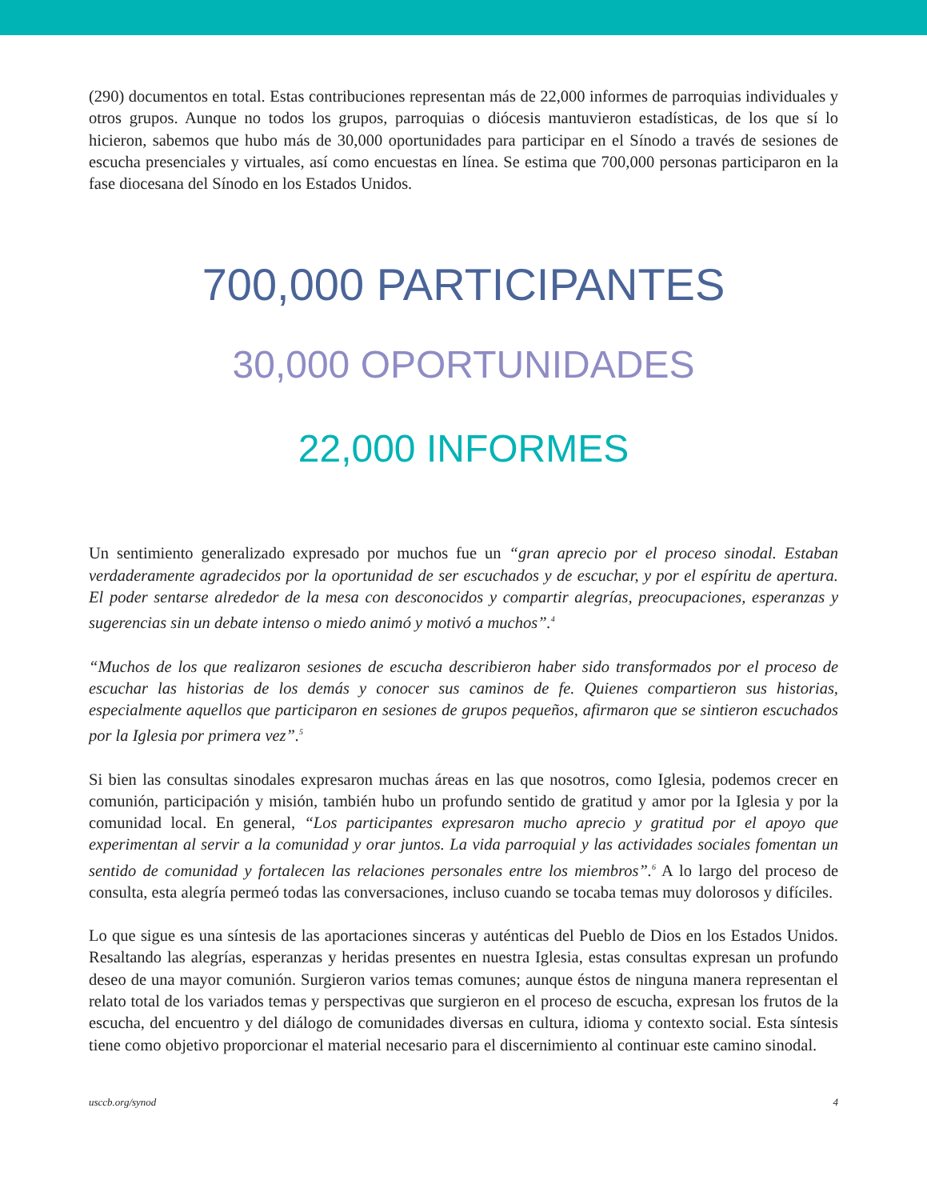(290) documentos en total. Estas contribuciones representan más de 22,000 informes de parroquias individuales y otros grupos. Aunque no todos los grupos, parroquias o diócesis mantuvieron estadísticas, de los que sí lo hicieron, sabemos que hubo más de 30,000 oportunidades para participar en el Sínodo a través de sesiones de escucha presenciales y virtuales, así como encuestas en línea. Se estima que 700,000 personas participaron en la fase diocesana del Sínodo en los Estados Unidos.
700,000 PARTICIPANTES
30,000 OPORTUNIDADES
22,000 INFORMES
Un sentimiento generalizado expresado por muchos fue un “gran aprecio por el proceso sinodal. Estaban verdaderamente agradecidos por la oportunidad de ser escuchados y de escuchar, y por el espíritu de apertura. El poder sentarse alrededor de la mesa con desconocidos y compartir alegrías, preocupaciones, esperanzas y sugerencias sin un debate intenso o miedo animó y motivó a muchos”.<sup>4</sup>
“Muchos de los que realizaron sesiones de escucha describieron haber sido transformados por el proceso de escuchar las historias de los demás y conocer sus caminos de fe. Quienes compartieron sus historias, especialmente aquellos que participaron en sesiones de grupos pequeños, afirmaron que se sintieron escuchados por la Iglesia por primera vez”.<sup>5</sup>
Si bien las consultas sinodales expresaron muchas áreas en las que nosotros, como Iglesia, podemos crecer en comunión, participación y misión, también hubo un profundo sentido de gratitud y amor por la Iglesia y por la comunidad local. En general, “Los participantes expresaron mucho aprecio y gratitud por el apoyo que experimentan al servir a la comunidad y orar juntos. La vida parroquial y las actividades sociales fomentan un sentido de comunidad y fortalecen las relaciones personales entre los miembros”.<sup>6</sup> A lo largo del proceso de consulta, esta alegría permeó todas las conversaciones, incluso cuando se tocaba temas muy dolorosos y difíciles.
Lo que sigue es una síntesis de las aportaciones sinceras y auténticas del Pueblo de Dios en los Estados Unidos. Resaltando las alegrías, esperanzas y heridas presentes en nuestra Iglesia, estas consultas expresan un profundo deseo de una mayor comunión. Surgieron varios temas comunes; aunque éstos de ninguna manera representan el relato total de los variados temas y perspectivas que surgieron en el proceso de escucha, expresan los frutos de la escucha, del encuentro y del diálogo de comunidades diversas en cultura, idioma y contexto social. Esta síntesis tiene como objetivo proporcionar el material necesario para el discernimiento al continuar este camino sinodal.
usccb.org/synod 4